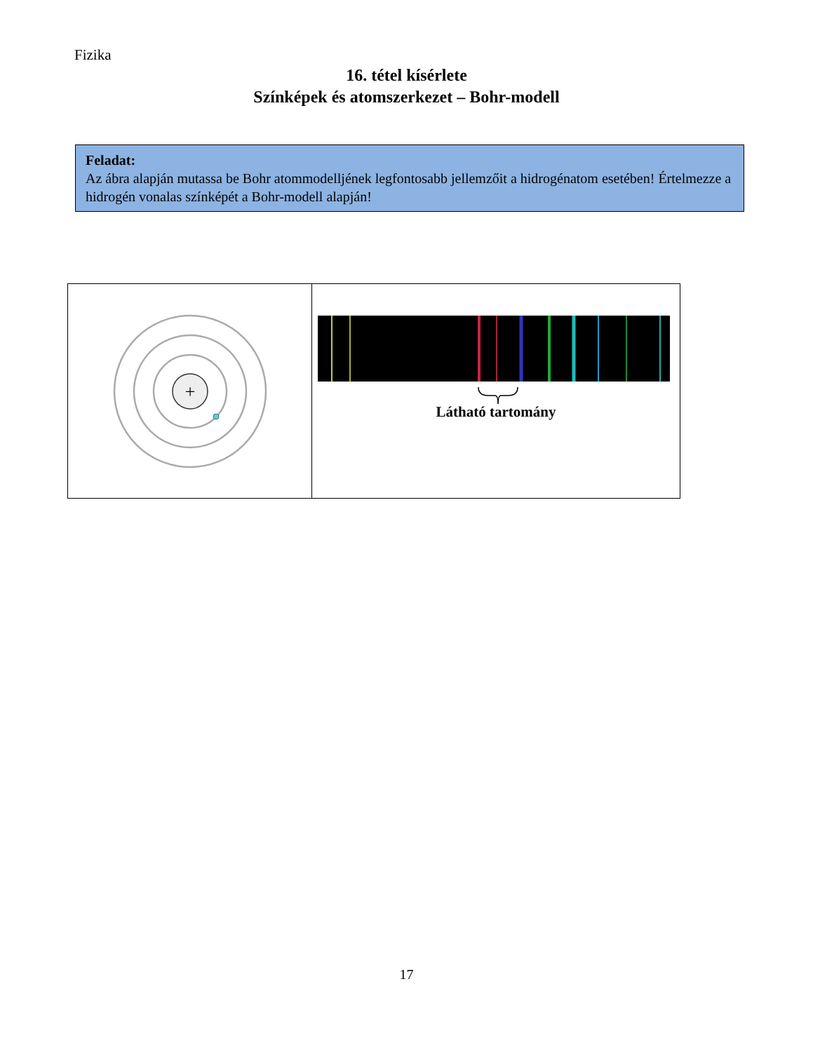Fizika
16. tétel kísérlete
Színképek és atomszerkezet – Bohr-modell
Feladat:
Az ábra alapján mutassa be Bohr atommodelljének legfontosabb jellemzőit a hidrogénatom esetében! Értelmezze a hidrogén vonalas színképét a Bohr-modell alapján!
+
Látható tartomány
17